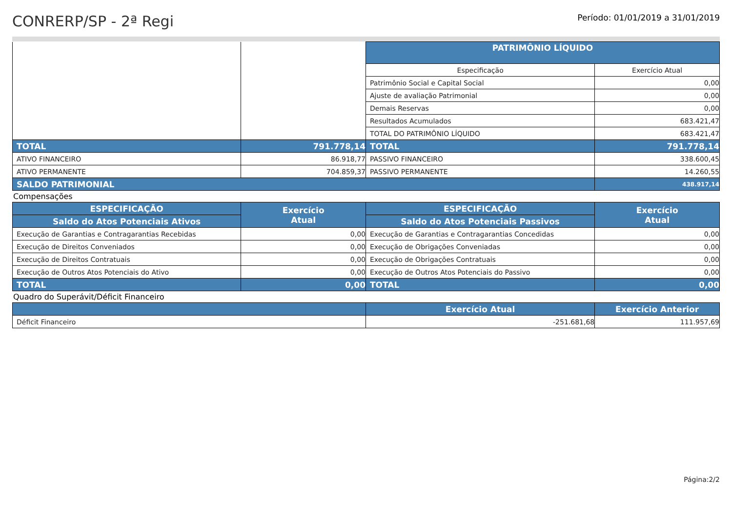CONRERP/SP - 2ª Regi
Período: 01/01/2019 a 31/01/2019
| | | PATRIMÔNIO LÍQUIDO | |
| | | Especificação | Exercício Atual |
| | | Patrimônio Social e Capital Social | 0,00 |
| | | Ajuste de avaliação Patrimonial | 0,00 |
| | | Demais Reservas | 0,00 |
| | | Resultados Acumulados | 683.421,47 |
| | | TOTAL DO PATRIMÔNIO LÍQUIDO | 683.421,47 |
| TOTAL | 791.778,14 | TOTAL | 791.778,14 |
| ATIVO FINANCEIRO | 86.918,77 | PASSIVO FINANCEIRO | 338.600,45 |
| ATIVO PERMANENTE | 704.859,37 | PASSIVO PERMANENTE | 14.260,55 |
| SALDO PATRIMONIAL | | | 438.917,14 |
Compensações
| ESPECIFICAÇÃO | Exercício Atual | ESPECIFICAÇÃO | Exercício Atual |
| --- | --- | --- | --- |
| Saldo do Atos Potenciais Ativos | | Saldo do Atos Potenciais Passivos | |
| Execução de Garantias e Contragarantias Recebidas | 0,00 | Execução de Garantias e Contragarantias Concedidas | 0,00 |
| Execução de Direitos Conveniados | 0,00 | Execução de Obrigações Conveniadas | 0,00 |
| Execução de Direitos Contratuais | 0,00 | Execução de Obrigações Contratuais | 0,00 |
| Execução de Outros Atos Potenciais do Ativo | 0,00 | Execução de Outros Atos Potenciais do Passivo | 0,00 |
| TOTAL | 0,00 | TOTAL | 0,00 |
Quadro do Superávit/Déficit Financeiro
| | Exercício Atual | Exercício Anterior |
| --- | --- | --- |
| Déficit Financeiro | -251.681,68 | 111.957,69 |
Página:2/2